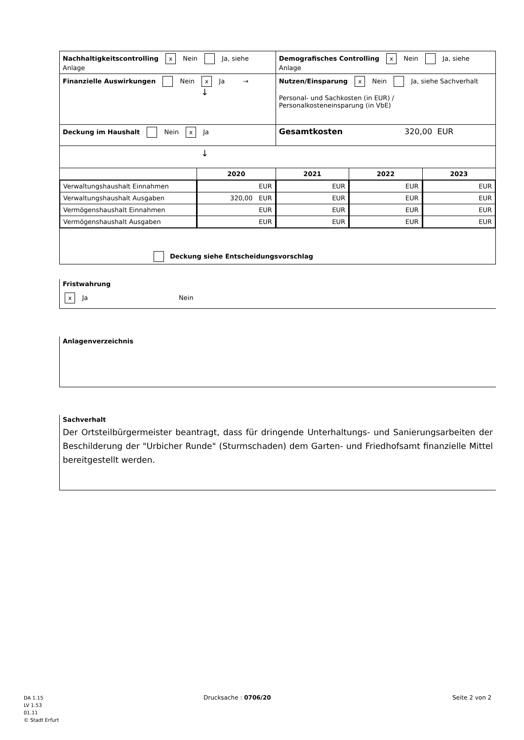| Nachhaltigkeitscontrolling x Nein Ja, siehe Anlage | | Demografisches Controlling x Nein Ja, siehe Anlage | | |
| Finanzielle Auswirkungen Nein x Ja → ↓ | | Nutzen/Einsparung x Nein Ja, siehe Sachverhalt Personal- und Sachkosten (in EUR) / Personalkosteneinsparung (in VbE) | | |
| Deckung im Haushalt Nein x Ja | | Gesamtkosten 320,00 EUR | | |
| ↓ | | | | |
| | 2020 | 2021 | 2022 | 2023 |
| / Verwaltungshaushalt Einnahmen / / Verwaltungshaushalt Ausgaben / / Vermögenshaushalt Einnahmen / / Vermögenshaushalt Ausgaben / | / EUR / / 320,00 EUR / / EUR / / EUR / | / EUR / / EUR / / EUR / / EUR / | / EUR / / EUR / / EUR / / EUR / | / EUR / / EUR / / EUR / / EUR / |
| Deckung siehe Entscheidungsvorschlag | | | | |
Fristwahrung
x Ja Nein
Anlagenverzeichnis
Sachverhalt
Der Ortsteilbürgermeister beantragt, dass für dringende Unterhaltungs- und Sanierungsarbeiten der Beschilderung der "Urbicher Runde" (Sturmschaden) dem Garten- und Friedhofsamt finanzielle Mittel bereitgestellt werden.
DA 1.15
LV 1.53
01.11
© Stadt Erfurt
Drucksache : 0706/20 Seite 2 von 2